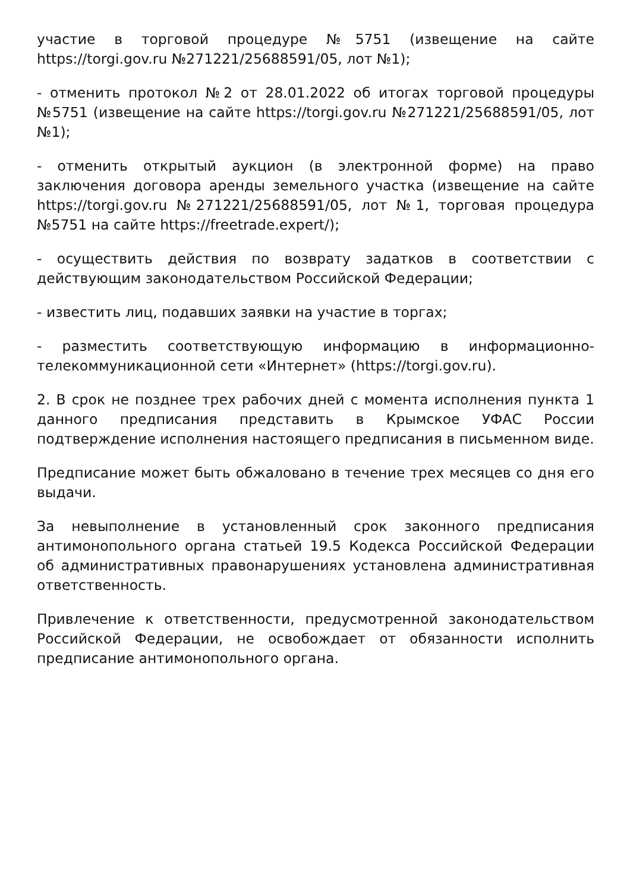участие в торговой процедуре №5751 (извещение на сайте https://torgi.gov.ru №271221/25688591/05, лот №1);
- отменить протокол №2 от 28.01.2022 об итогах торговой процедуры №5751 (извещение на сайте https://torgi.gov.ru №271221/25688591/05, лот №1);
- отменить открытый аукцион (в электронной форме) на право заключения договора аренды земельного участка (извещение на сайте https://torgi.gov.ru №271221/25688591/05, лот №1, торговая процедура №5751 на сайте https://freetrade.expert/);
- осуществить действия по возврату задатков в соответствии с действующим законодательством Российской Федерации;
- известить лиц, подавших заявки на участие в торгах;
- разместить соответствующую информацию в информационно-телекоммуникационной сети «Интернет» (https://torgi.gov.ru).
2. В срок не позднее трех рабочих дней с момента исполнения пункта 1 данного предписания представить в Крымское УФАС России подтверждение исполнения настоящего предписания в письменном виде.
Предписание может быть обжаловано в течение трех месяцев со дня его выдачи.
За невыполнение в установленный срок законного предписания антимонопольного органа статьей 19.5 Кодекса Российской Федерации об административных правонарушениях установлена административная ответственность.
Привлечение к ответственности, предусмотренной законодательством Российской Федерации, не освобождает от обязанности исполнить предписание антимонопольного органа.